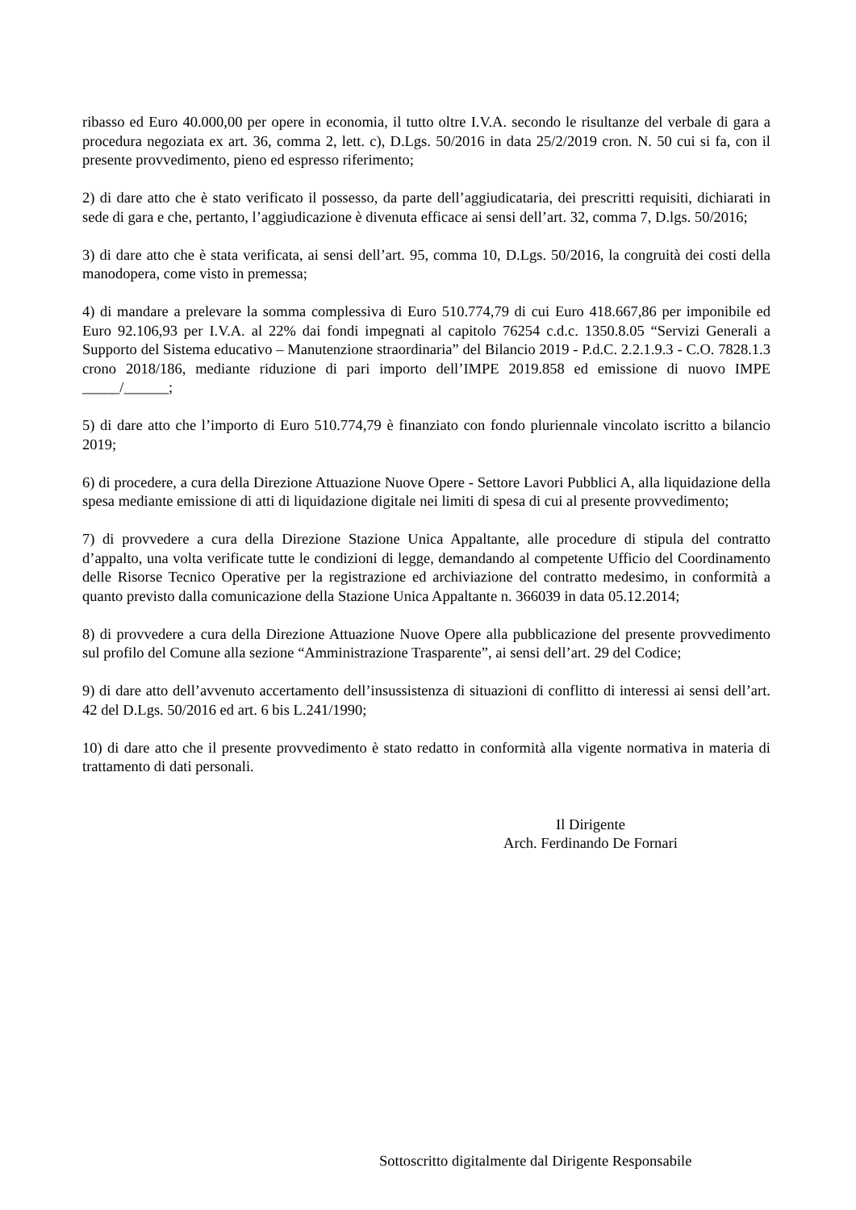ribasso ed Euro 40.000,00 per opere in economia, il tutto oltre I.V.A. secondo le risultanze del verbale di gara a procedura negoziata ex art. 36, comma 2, lett. c), D.Lgs. 50/2016 in data 25/2/2019 cron. N. 50 cui si fa, con il presente provvedimento, pieno ed espresso riferimento;
2) di dare atto che è stato verificato il possesso, da parte dell’aggiudicataria, dei prescritti requisiti, dichiarati in sede di gara e che, pertanto, l’aggiudicazione è divenuta efficace ai sensi dell’art. 32, comma 7, D.lgs. 50/2016;
3) di dare atto che è stata verificata, ai sensi dell’art. 95, comma 10, D.Lgs. 50/2016, la congruità dei costi della manodopera, come visto in premessa;
4) di mandare a prelevare la somma complessiva di Euro 510.774,79 di cui Euro 418.667,86 per imponibile ed Euro 92.106,93 per I.V.A. al 22% dai fondi impegnati al capitolo 76254 c.d.c. 1350.8.05 “Servizi Generali a Supporto del Sistema educativo – Manutenzione straordinaria” del Bilancio 2019 - P.d.C. 2.2.1.9.3 - C.O. 7828.1.3 crono 2018/186, mediante riduzione di pari importo dell’IMPE 2019.858 ed emissione di nuovo IMPE _____/______;
5) di dare atto che l’importo di Euro 510.774,79 è finanziato con fondo pluriennale vincolato iscritto a bilancio 2019;
6) di procedere, a cura della Direzione Attuazione Nuove Opere - Settore Lavori Pubblici A, alla liquidazione della spesa mediante emissione di atti di liquidazione digitale nei limiti di spesa di cui al presente provvedimento;
7) di provvedere a cura della Direzione Stazione Unica Appaltante, alle procedure di stipula del contratto d’appalto, una volta verificate tutte le condizioni di legge, demandando al competente Ufficio del Coordinamento delle Risorse Tecnico Operative per la registrazione ed archiviazione del contratto medesimo, in conformità a quanto previsto dalla comunicazione della Stazione Unica Appaltante n. 366039 in data 05.12.2014;
8) di provvedere a cura della Direzione Attuazione Nuove Opere alla pubblicazione del presente provvedimento sul profilo del Comune alla sezione “Amministrazione Trasparente”, ai sensi dell’art. 29 del Codice;
9) di dare atto dell’avvenuto accertamento dell’insussistenza di situazioni di conflitto di interessi ai sensi dell’art. 42 del D.Lgs. 50/2016 ed art. 6 bis L.241/1990;
10) di dare atto che il presente provvedimento è stato redatto in conformità alla vigente normativa in materia di trattamento di dati personali.
Il Dirigente
Arch. Ferdinando De Fornari
Sottoscritto digitalmente dal Dirigente Responsabile